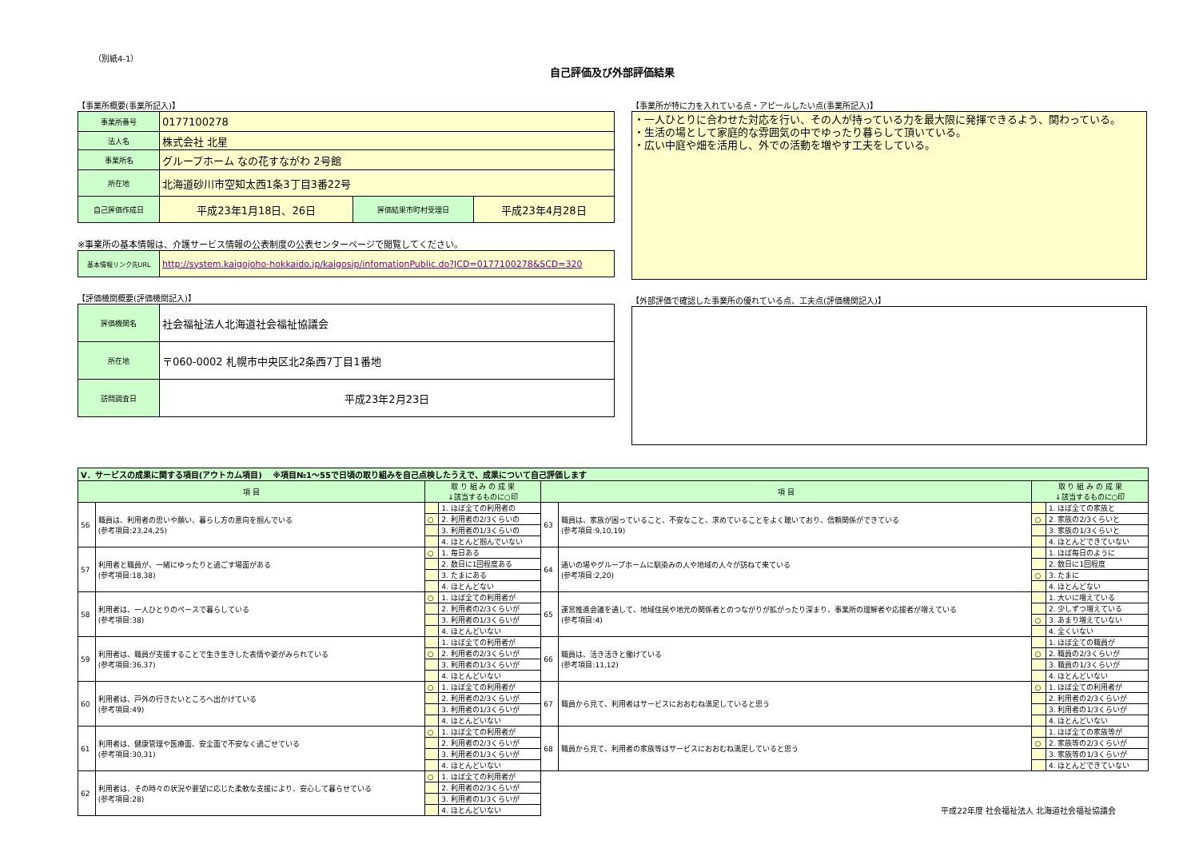（別紙4-1）
自己評価及び外部評価結果
【事業所概要(事業所記入)】
| 事業所番号 | 0177100278 | | |
| 法人名 | 株式会社 北星 | | |
| 事業所名 | グループホーム なの花すながわ 2号館 | | |
| 所在地 | 北海道砂川市空知太西1条3丁目3番22号 | | |
| 自己評価作成日 | 平成23年1月18日、26日 | 評価結果市町村受理日 | 平成23年4月28日 |
※事業所の基本情報は、介護サービス情報の公表制度の公表センターページで閲覧してください。
| 基本情報リンク先URL | http://system.kaigojoho-hokkaido.jp/kaigosip/infomationPublic.do?JCD=0177100278&SCD=320 |
【評価機関概要(評価機関記入)】
| 評価機関名 | 社会福祉法人北海道社会福祉協議会 |
| 所在地 | 〒060-0002 札幌市中央区北2条西7丁目1番地 |
| 訪問調査日 | 平成23年2月23日 |
【事業所が特に力を入れている点・アピールしたい点(事業所記入)】
・一人ひとりに合わせた対応を行い、その人が持っている力を最大限に発揮できるよう、関わっている。
・生活の場として家庭的な雰囲気の中でゆったり暮らして頂いている。
・広い中庭や畑を活用し、外での活動を増やす工夫をしている。
【外部評価で確認した事業所の優れている点、工夫点(評価機関記入)】
| Ⅴ．サービスの成果に関する項目(アウトカム項目) ※項目№1～55で日頃の取り組みを自己点検したうえで、成果について自己評価します | | | | | | | |
| 項 目 | | 取 り 組 み の 成 果 ↓該当するものに○印 | | 項 目 | | 取 り 組 み の 成 果 ↓該当するものに○印 | |
| 56 | 職員は、利用者の思いや願い、暮らし方の意向を掴んでいる (参考項目:23,24,25) | | 1. ほぼ全ての利用者の | 63 | 職員は、家族が困っていること、不安なこと、求めていることをよく聴いており、信頼関係ができている (参考項目:9,10,19) | | 1. ほぼ全ての家族と |
| | | ○ | 2. 利用者の2/3くらいの | | | ○ | 2. 家族の2/3くらいと |
| | | | 3. 利用者の1/3くらいの | | | | 3. 家族の1/3くらいと |
| | | | 4. ほとんど掴んでいない | | | | 4. ほとんどできていない |
| 57 | 利用者と職員が、一緒にゆったりと過ごす場面がある (参考項目:18,38) | ○ | 1. 毎日ある | 64 | 通いの場やグループホームに馴染みの人や地域の人々が訪ねて来ている (参考項目:2,20) | | 1. ほぼ毎日のように |
| | | | 2. 数日に1回程度ある | | | | 2. 数日に1回程度 |
| | | | 3. たまにある | | | ○ | 3. たまに |
| | | | 4. ほとんどない | | | | 4. ほとんどない |
| 58 | 利用者は、一人ひとりのペースで暮らしている (参考項目:38) | ○ | 1. ほぼ全ての利用者が | 65 | 運営推進会議を通して、地域住民や地元の関係者とのつながりが拡がったり深まり、事業所の理解者や応援者が増えている (参考項目:4) | | 1. 大いに増えている |
| | | | 2. 利用者の2/3くらいが | | | | 2. 少しずつ増えている |
| | | | 3. 利用者の1/3くらいが | | | ○ | 3. あまり増えていない |
| | | | 4. ほとんどいない | | | | 4. 全くいない |
| 59 | 利用者は、職員が支援することで生き生きした表情や姿がみられている (参考項目:36,37) | | 1. ほぼ全ての利用者が | 66 | 職員は、活き活きと働けている (参考項目:11,12) | | 1. ほぼ全ての職員が |
| | | ○ | 2. 利用者の2/3くらいが | | | ○ | 2. 職員の2/3くらいが |
| | | | 3. 利用者の1/3くらいが | | | | 3. 職員の1/3くらいが |
| | | | 4. ほとんどいない | | | | 4. ほとんどいない |
| 60 | 利用者は、戸外の行きたいところへ出かけている (参考項目:49) | ○ | 1. ほぼ全ての利用者が | 67 | 職員から見て、利用者はサービスにおおむね満足していると思う | ○ | 1. ほぼ全ての利用者が |
| | | | 2. 利用者の2/3くらいが | | | | 2. 利用者の2/3くらいが |
| | | | 3. 利用者の1/3くらいが | | | | 3. 利用者の1/3くらいが |
| | | | 4. ほとんどいない | | | | 4. ほとんどいない |
| 61 | 利用者は、健康管理や医療面、安全面で不安なく過ごせている (参考項目:30,31) | ○ | 1. ほぼ全ての利用者が | 68 | 職員から見て、利用者の家族等はサービスにおおむね満足していると思う | | 1. ほぼ全ての家族等が |
| | | | 2. 利用者の2/3くらいが | | | ○ | 2. 家族等の2/3くらいが |
| | | | 3. 利用者の1/3くらいが | | | | 3. 家族等の1/3くらいが |
| | | | 4. ほとんどいない | | | | 4. ほとんどできていない |
| 62 | 利用者は、その時々の状況や要望に応じた柔軟な支援により、安心して暮らせている (参考項目:28) | ○ | 1. ほぼ全ての利用者が | 平成22年度 社会福祉法人 北海道社会福祉協議会 | | | |
| | | | 2. 利用者の2/3くらいが | | | | |
| | | | 3. 利用者の1/3くらいが | | | | |
| | | | 4. ほとんどいない | | | | |